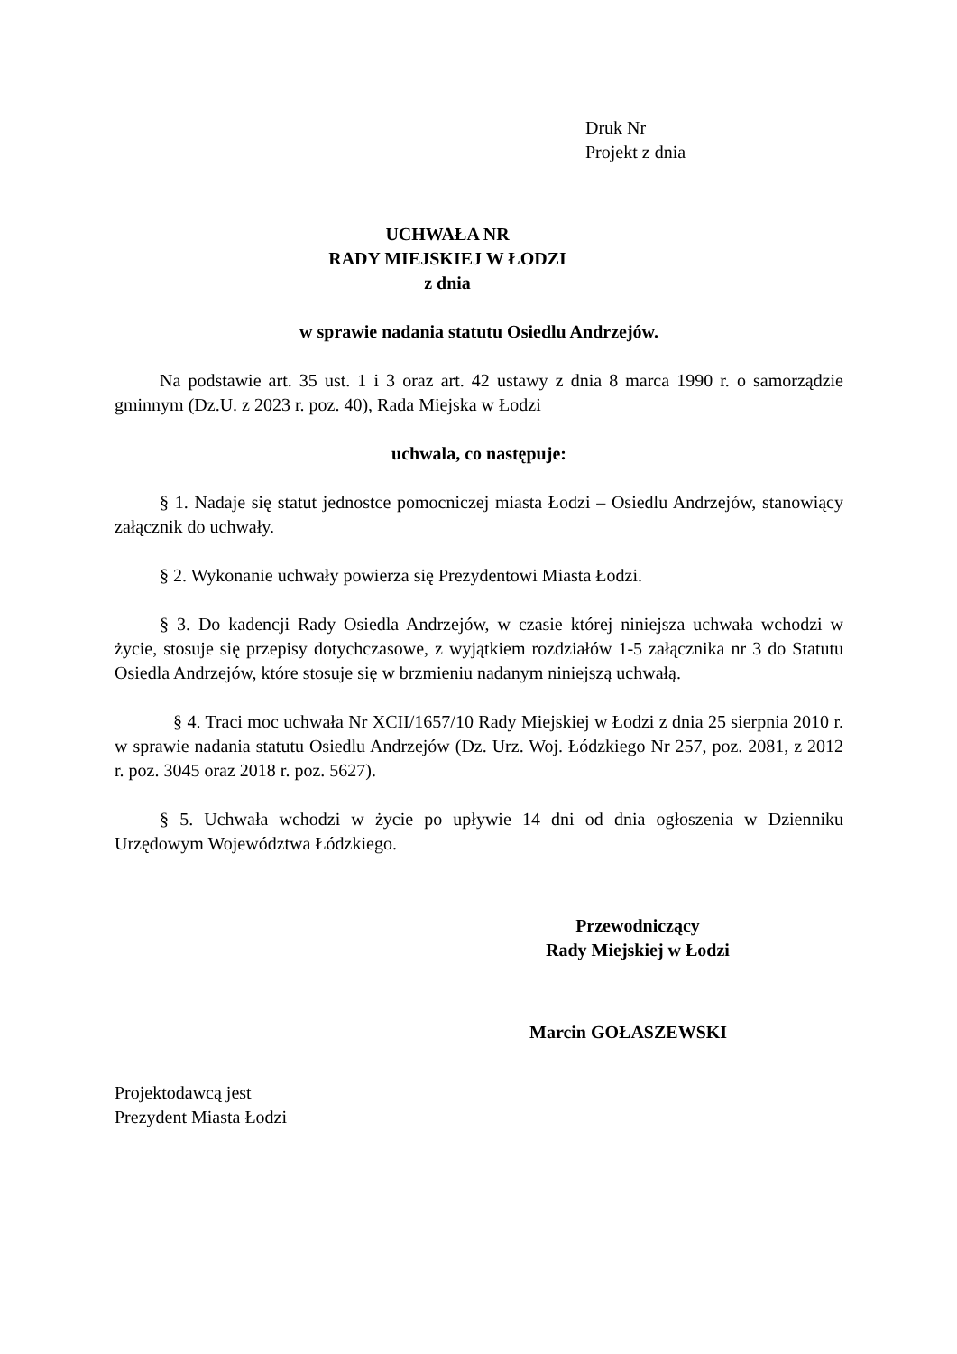Druk Nr
Projekt z dnia
UCHWAŁA NR
RADY MIEJSKIEJ W ŁODZI
z dnia
w sprawie nadania statutu Osiedlu Andrzejów.
Na podstawie art. 35 ust. 1 i 3 oraz art. 42 ustawy z dnia 8 marca 1990 r. o samorządzie gminnym (Dz.U. z 2023 r. poz. 40), Rada Miejska w Łodzi
uchwala, co następuje:
§ 1. Nadaje się statut jednostce pomocniczej miasta Łodzi – Osiedlu Andrzejów, stanowiący załącznik do uchwały.
§ 2. Wykonanie uchwały powierza się Prezydentowi Miasta Łodzi.
§ 3. Do kadencji Rady Osiedla Andrzejów, w czasie której niniejsza uchwała wchodzi w życie, stosuje się przepisy dotychczasowe, z wyjątkiem rozdziałów 1-5 załącznika nr 3 do Statutu Osiedla Andrzejów, które stosuje się w brzmieniu nadanym niniejszą uchwałą.
§ 4. Traci moc uchwała Nr XCII/1657/10 Rady Miejskiej w Łodzi z dnia 25 sierpnia 2010 r. w sprawie nadania statutu Osiedlu Andrzejów (Dz. Urz. Woj. Łódzkiego Nr 257, poz. 2081, z 2012 r. poz. 3045 oraz 2018 r. poz. 5627).
§ 5. Uchwała wchodzi w życie po upływie 14 dni od dnia ogłoszenia w Dzienniku Urzędowym Województwa Łódzkiego.
Przewodniczący
Rady Miejskiej w Łodzi
Marcin GOŁASZEWSKI
Projektodawcą jest
Prezydent Miasta Łodzi